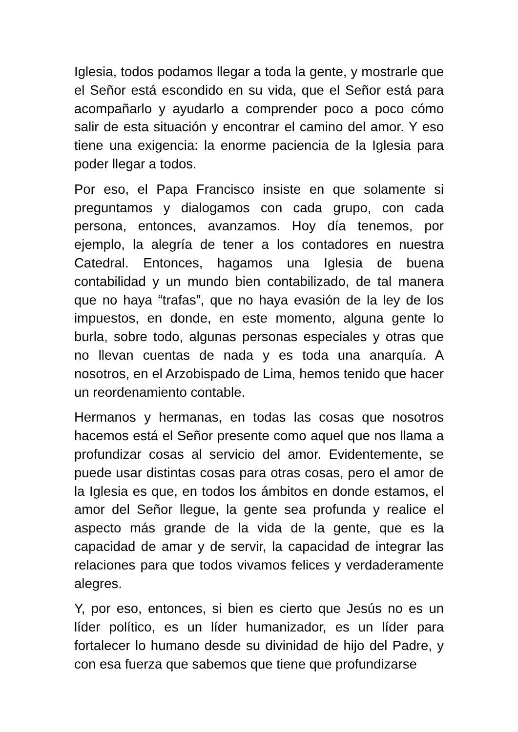Iglesia, todos podamos llegar a toda la gente, y mostrarle que el Señor está escondido en su vida, que el Señor está para acompañarlo y ayudarlo a comprender poco a poco cómo salir de esta situación y encontrar el camino del amor. Y eso tiene una exigencia: la enorme paciencia de la Iglesia para poder llegar a todos.
Por eso, el Papa Francisco insiste en que solamente si preguntamos y dialogamos con cada grupo, con cada persona, entonces, avanzamos. Hoy día tenemos, por ejemplo, la alegría de tener a los contadores en nuestra Catedral. Entonces, hagamos una Iglesia de buena contabilidad y un mundo bien contabilizado, de tal manera que no haya “trafas”, que no haya evasión de la ley de los impuestos, en donde, en este momento, alguna gente lo burla, sobre todo, algunas personas especiales y otras que no llevan cuentas de nada y es toda una anarquía. A nosotros, en el Arzobispado de Lima, hemos tenido que hacer un reordenamiento contable.
Hermanos y hermanas, en todas las cosas que nosotros hacemos está el Señor presente como aquel que nos llama a profundizar cosas al servicio del amor. Evidentemente, se puede usar distintas cosas para otras cosas, pero el amor de la Iglesia es que, en todos los ámbitos en donde estamos, el amor del Señor llegue, la gente sea profunda y realice el aspecto más grande de la vida de la gente, que es la capacidad de amar y de servir, la capacidad de integrar las relaciones para que todos vivamos felices y verdaderamente alegres.
Y, por eso, entonces, si bien es cierto que Jesús no es un líder político, es un líder humanizador, es un líder para fortalecer lo humano desde su divinidad de hijo del Padre, y con esa fuerza que sabemos que tiene que profundizarse